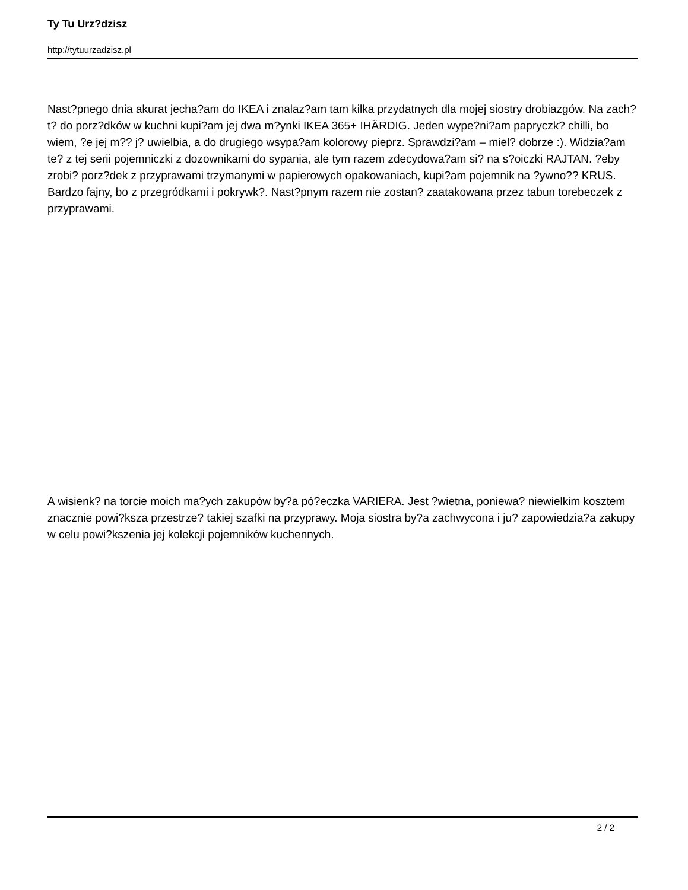Ty Tu Urz?dzisz
http://tytuurzadzisz.pl
Nast?pnego dnia akurat jecha?am do IKEA i znalaz?am tam kilka przydatnych dla mojej siostry drobiazgów. Na zach?t? do porz?dków w kuchni kupi?am jej dwa m?ynki IKEA 365+ IHÄRDIG. Jeden wype?ni?am papryczk? chilli, bo wiem, ?e jej m?? j? uwielbia, a do drugiego wsypa?am kolorowy pieprz. Sprawdzi?am – miel? dobrze :). Widzia?am te? z tej serii pojemniczki z dozownikami do sypania, ale tym razem zdecydowa?am si? na s?oiczki RAJTAN. ?eby zrobi? porz?dek z przyprawami trzymanymi w papierowych opakowaniach, kupi?am pojemnik na ?ywno?? KRUS. Bardzo fajny, bo z przegródkami i pokrywk?. Nast?pnym razem nie zostan? zaatakowana przez tabun torebeczek z przyprawami.
A wisienk? na torcie moich ma?ych zakupów by?a pó?eczka VARIERA. Jest ?wietna, poniewa? niewielkim kosztem znacznie powi?ksza przestrze? takiej szafki na przyprawy. Moja siostra by?a zachwycona i ju? zapowiedzia?a zakupy w celu powi?kszenia jej kolekcji pojemników kuchennych.
2 / 2